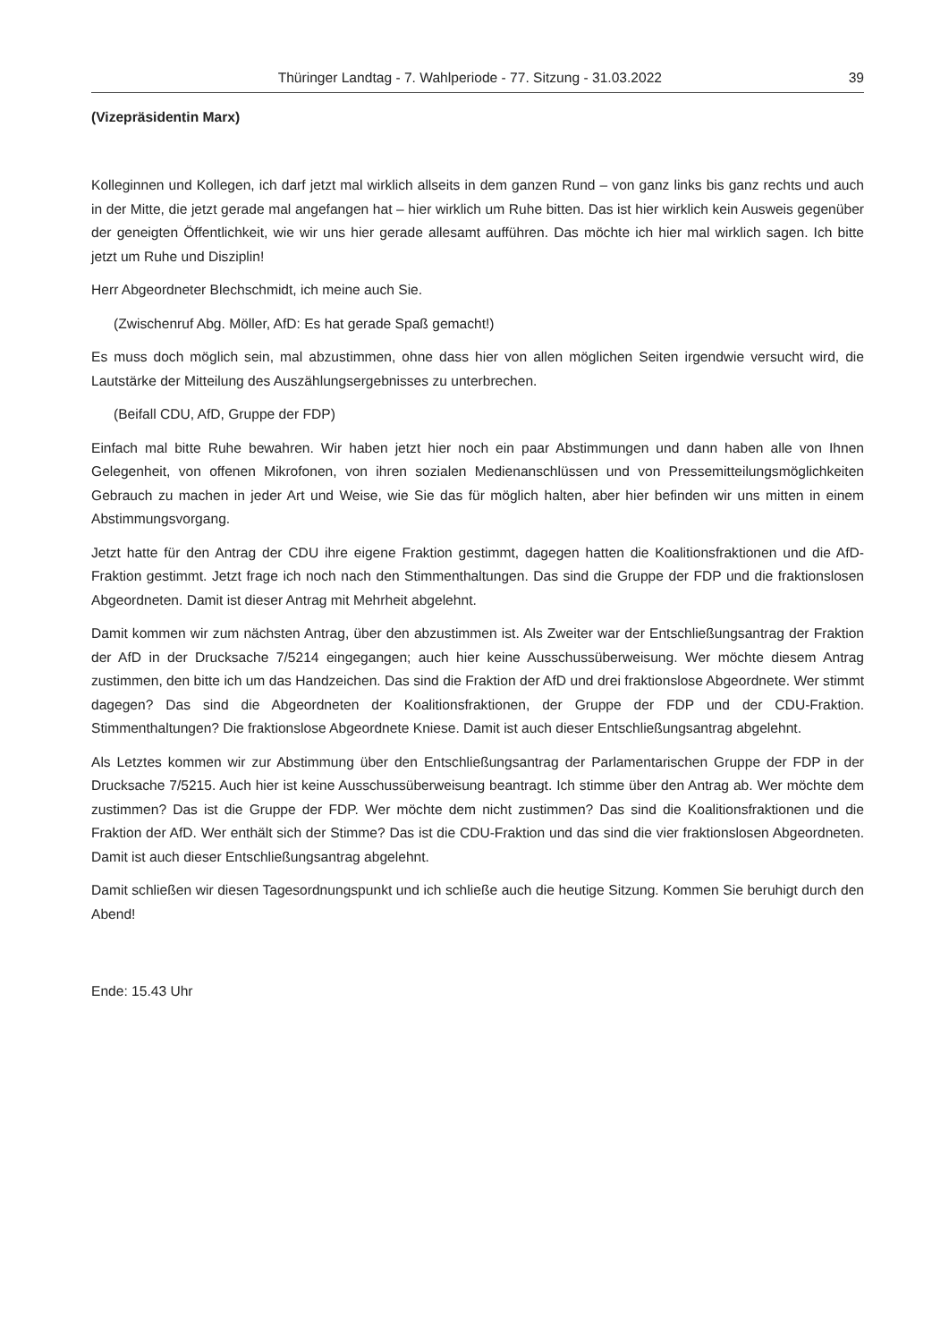Thüringer Landtag - 7. Wahlperiode - 77. Sitzung - 31.03.2022 39
(Vizepräsidentin Marx)
Kolleginnen und Kollegen, ich darf jetzt mal wirklich allseits in dem ganzen Rund – von ganz links bis ganz rechts und auch in der Mitte, die jetzt gerade mal angefangen hat – hier wirklich um Ruhe bitten. Das ist hier wirklich kein Ausweis gegenüber der geneigten Öffentlichkeit, wie wir uns hier gerade allesamt aufführen. Das möchte ich hier mal wirklich sagen. Ich bitte jetzt um Ruhe und Disziplin!
Herr Abgeordneter Blechschmidt, ich meine auch Sie.
(Zwischenruf Abg. Möller, AfD: Es hat gerade Spaß gemacht!)
Es muss doch möglich sein, mal abzustimmen, ohne dass hier von allen möglichen Seiten irgendwie versucht wird, die Lautstärke der Mitteilung des Auszählungsergebnisses zu unterbrechen.
(Beifall CDU, AfD, Gruppe der FDP)
Einfach mal bitte Ruhe bewahren. Wir haben jetzt hier noch ein paar Abstimmungen und dann haben alle von Ihnen Gelegenheit, von offenen Mikrofonen, von ihren sozialen Medienanschlüssen und von Pressemitteilungsmöglichkeiten Gebrauch zu machen in jeder Art und Weise, wie Sie das für möglich halten, aber hier befinden wir uns mitten in einem Abstimmungsvorgang.
Jetzt hatte für den Antrag der CDU ihre eigene Fraktion gestimmt, dagegen hatten die Koalitionsfraktionen und die AfD-Fraktion gestimmt. Jetzt frage ich noch nach den Stimmenthaltungen. Das sind die Gruppe der FDP und die fraktionslosen Abgeordneten. Damit ist dieser Antrag mit Mehrheit abgelehnt.
Damit kommen wir zum nächsten Antrag, über den abzustimmen ist. Als Zweiter war der Entschließungsantrag der Fraktion der AfD in der Drucksache 7/5214 eingegangen; auch hier keine Ausschussüberweisung. Wer möchte diesem Antrag zustimmen, den bitte ich um das Handzeichen. Das sind die Fraktion der AfD und drei fraktionslose Abgeordnete. Wer stimmt dagegen? Das sind die Abgeordneten der Koalitionsfraktionen, der Gruppe der FDP und der CDU-Fraktion. Stimmenthaltungen? Die fraktionslose Abgeordnete Kniese. Damit ist auch dieser Entschließungsantrag abgelehnt.
Als Letztes kommen wir zur Abstimmung über den Entschließungsantrag der Parlamentarischen Gruppe der FDP in der Drucksache 7/5215. Auch hier ist keine Ausschussüberweisung beantragt. Ich stimme über den Antrag ab. Wer möchte dem zustimmen? Das ist die Gruppe der FDP. Wer möchte dem nicht zustimmen? Das sind die Koalitionsfraktionen und die Fraktion der AfD. Wer enthält sich der Stimme? Das ist die CDU-Fraktion und das sind die vier fraktionslosen Abgeordneten. Damit ist auch dieser Entschließungsantrag abgelehnt.
Damit schließen wir diesen Tagesordnungspunkt und ich schließe auch die heutige Sitzung. Kommen Sie beruhigt durch den Abend!
Ende: 15.43 Uhr